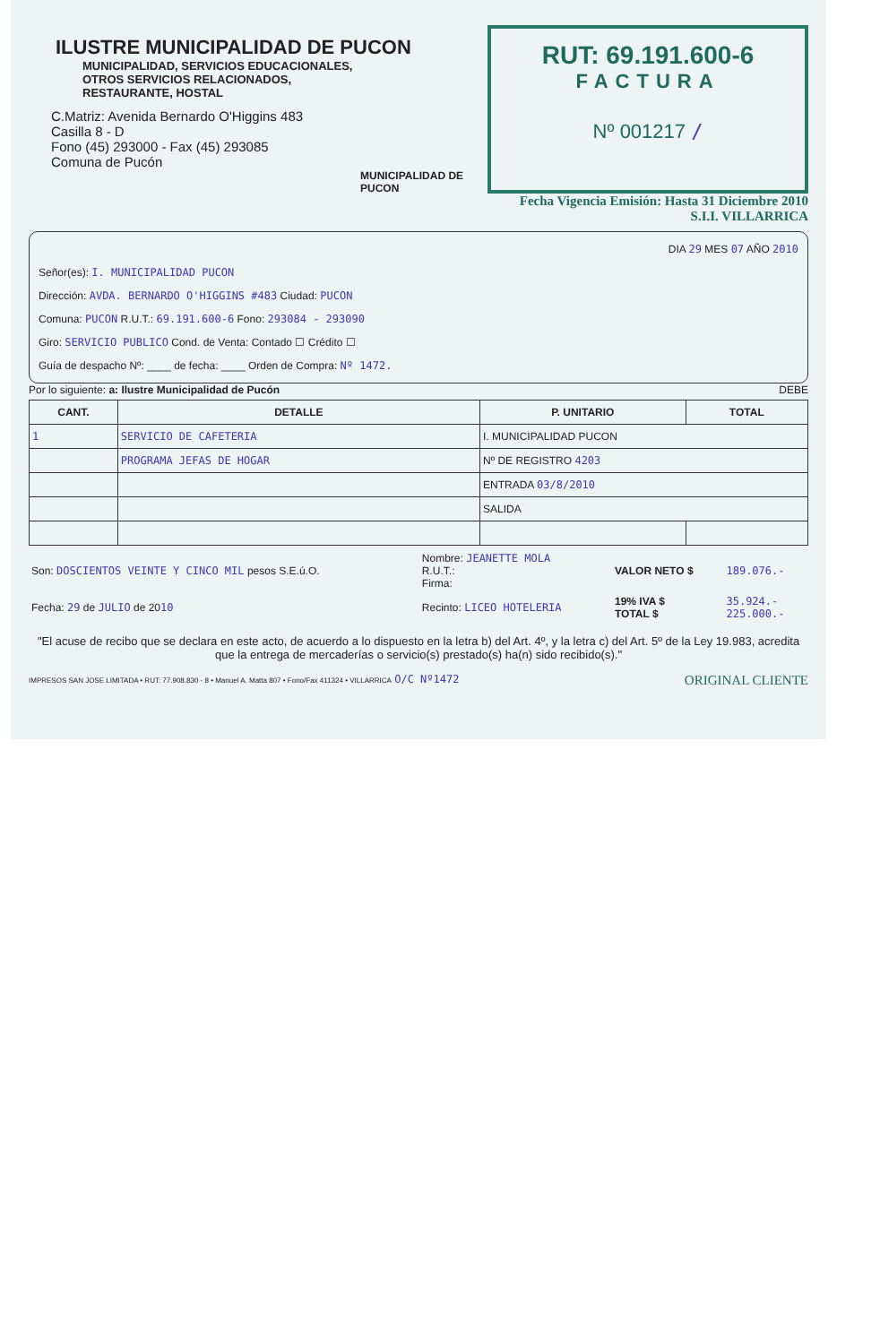ILUSTRE MUNICIPALIDAD DE PUCON
MUNICIPALIDAD, SERVICIOS EDUCACIONALES,
OTROS SERVICIOS RELACIONADOS,
RESTAURANTE, HOSTAL
C.Matriz: Avenida Bernardo O'Higgins 483
Casilla 8 - D
Fono (45) 293000 - Fax (45) 293085
Comuna de Pucón
MUNICIPALIDAD DE PUCON
RUT: 69.191.600-6
FACTURA
Nº 001217 /
Fecha Vigencia Emisión: Hasta 31 Diciembre 2010
S.I.I. VILLARRICA
DIA 29 MES 07 AÑO 2010
Señor(es): I. MUNICIPALIDAD PUCON
Dirección: AVDA. BERNARDO O'HIGGINS #483 Ciudad: PUCON
Comuna: PUCON R.U.T.: 69.191.600-6 Fono: 293084 - 293090
Giro: SERVICIO PUBLICO Cond. de Venta: Contado ☐ Crédito ☐
Guía de despacho Nº: ____ de fecha: ____ Orden de Compra: Nº 1472.
Por lo siguiente: a: Ilustre Municipalidad de Pucón DEBE
| CANT. | DETALLE | P. UNITARIO | TOTAL |
| --- | --- | --- | --- |
| 1 | SERVICIO DE CAFETERIA | I. MUNICIPALIDAD PUCON | |
| | PROGRAMA JEFAS DE HOGAR | Nº DE REGISTRO 4203 | |
| | | ENTRADA 03/8/2010 | |
| | | SALIDA | |
| Son: DOSCIENTOS VEINTE Y CINCO MIL pesos S.E.ú.O. | Nombre: JEANETTE MOLA R.U.T.: Firma: | VALOR NETO $ | 189.076.- |
| Fecha: 29 de JULIO de 20 10 | Recinto: LICEO HOTELERIA | 19% IVA $ TOTAL $ | 35.924.- 225.000.- |
"El acuse de recibo que se declara en este acto, de acuerdo a lo dispuesto en la letra b) del Art. 4º, y la letra c) del Art. 5º de la Ley 19.983, acredita que la entrega de mercaderías o servicio(s) prestado(s) ha(n) sido recibido(s)."
IMPRESOS SAN JOSE LIMITADA • RUT: 77.908.830 - 8 • Manuel A. Matta 807 • Fono/Fax 411324 • VILLARRICA O/C Nº1472 ORIGINAL CLIENTE